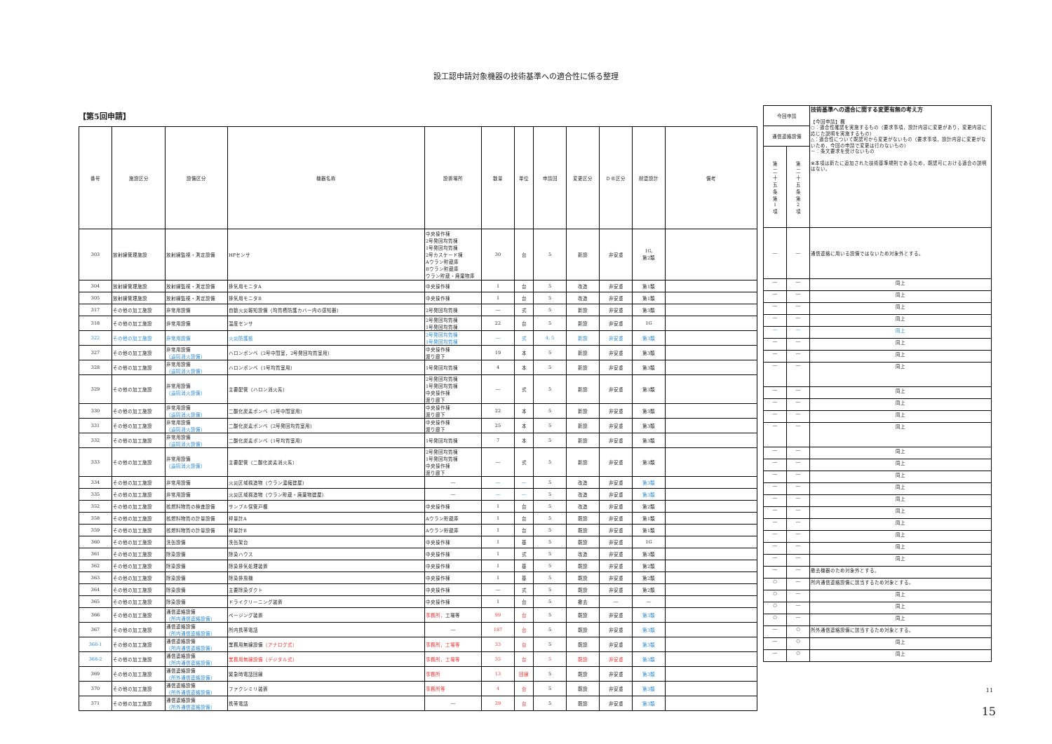設工認申請対象機器の技術基準への適合性に係る整理
【第5回申請】
| 番号 | 施設区分 | 設備区分 | 機器名称 | 設置場所 | 数量 | 単位 | 申請回 | 変更区分 | ＤＢ区分 | 耐震設計 | 備考 |
| --- | --- | --- | --- | --- | --- | --- | --- | --- | --- | --- | --- |
| 303 | 放射線管理施設 | 放射線監視・測定設備 | HFセンサ | 中央操作棟 2号発回均質棟 1号発回均質棟 2号カスケード棟 Aウラン貯蔵庫 Bウラン貯蔵庫 ウラン貯蔵・廃棄物庫 | 30 | 台 | 5 | 新設 | 非安重 | 1G, 第2類 | |
| 304 | 放射線管理施設 | 放射線監視・測定設備 | 排気用モニタA | 中央操作棟 | 1 | 台 | 5 | 改造 | 非安重 | 第1類 | |
| 305 | 放射線管理施設 | 放射線監視・測定設備 | 排気用モニタB | 中央操作棟 | 1 | 台 | 5 | 改造 | 非安重 | 第1類 | |
| 317 | その他の加工施設 | 非常用設備 | 自動火災報知設備（均質槽防護カバー内の感知器） | 2号発回均質棟 | ― | 式 | 5 | 新設 | 非安重 | 第3類 | |
| 318 | その他の加工施設 | 非常用設備 | 温度センサ | 2号発回均質棟 1号発回均質棟 | 22 | 台 | 5 | 新設 | 非安重 | 1G | |
| 322 | その他の加工施設 | 非常用設備 | 火災防護板 | 2号発回均質棟 1号発回均質棟 | ― | 式 | 4, 5 | 新設 | 非安重 | 第3類 | |
| 327 | その他の加工施設 | 非常用設備 （遠隔消火設備） | ハロンボンベ（2号中間室，2号発回均質室用） | 中央操作棟 渡り廊下 | 19 | 本 | 5 | 新設 | 非安重 | 第3類 | |
| 328 | その他の加工施設 | 非常用設備 （遠隔消火設備） | ハロンボンベ（1号均質室用） | 1号発回均質棟 | 4 | 本 | 5 | 新設 | 非安重 | 第3類 | |
| 329 | その他の加工施設 | 非常用設備 （遠隔消火設備） | 主要配管（ハロン消火系） | 2号発回均質棟 1号発回均質棟 中央操作棟 渡り廊下 | ― | 式 | 5 | 新設 | 非安重 | 第3類 | |
| 330 | その他の加工施設 | 非常用設備 （遠隔消火設備） | 二酸化炭素ボンベ（2号中間室用） | 中央操作棟 渡り廊下 | 22 | 本 | 5 | 新設 | 非安重 | 第3類 | |
| 331 | その他の加工施設 | 非常用設備 （遠隔消火設備） | 二酸化炭素ボンベ（2号発回均質室用） | 中央操作棟 渡り廊下 | 25 | 本 | 5 | 新設 | 非安重 | 第3類 | |
| 332 | その他の加工施設 | 非常用設備 （遠隔消火設備） | 二酸化炭素ボンベ（1号均質室用） | 1号発回均質棟 | 7 | 本 | 5 | 新設 | 非安重 | 第3類 | |
| 333 | その他の加工施設 | 非常用設備 （遠隔消火設備） | 主要配管（二酸化炭素消火系） | 2号発回均質棟 1号発回均質棟 中央操作棟 渡り廊下 | ― | 式 | 5 | 新設 | 非安重 | 第3類 | |
| 334 | その他の加工施設 | 非常用設備 | 火災区域構造物（ウラン濃縮建屋） | ― | ― | ― | 5 | 改造 | 非安重 | 第3類 | |
| 335 | その他の加工施設 | 非常用設備 | 火災区域構造物（ウラン貯蔵・廃棄物建屋） | ― | ― | ― | 5 | 改造 | 非安重 | 第3類 | |
| 352 | その他の加工施設 | 核燃料物質の検査設備 | サンプル保管戸棚 | 中央操作棟 | 1 | 台 | 5 | 改造 | 非安重 | 第2類 | |
| 358 | その他の加工施設 | 核燃料物質の計量設備 | 秤量計A | Aウラン貯蔵庫 | 1 | 台 | 5 | 既設 | 非安重 | 第1類 | |
| 359 | その他の加工施設 | 核燃料物質の計量設備 | 秤量計B | Aウラン貯蔵庫 | 1 | 台 | 5 | 既設 | 非安重 | 第1類 | |
| 360 | その他の加工施設 | 洗缶設備 | 洗缶架台 | 中央操作棟 | 1 | 基 | 5 | 既設 | 非安重 | 1G | |
| 361 | その他の加工施設 | 除染設備 | 除染ハウス | 中央操作棟 | 1 | 式 | 5 | 改造 | 非安重 | 第3類 | |
| 362 | その他の加工施設 | 除染設備 | 除染排気処理装置 | 中央操作棟 | 1 | 基 | 5 | 既設 | 非安重 | 第2類 | |
| 363 | その他の加工施設 | 除染設備 | 除染排風機 | 中央操作棟 | 1 | 基 | 5 | 既設 | 非安重 | 第2類 | |
| 364 | その他の加工施設 | 除染設備 | 主要除染ダクト | 中央操作棟 | ― | 式 | 5 | 既設 | 非安重 | 第2類 | |
| 365 | その他の加工施設 | 除染設備 | ドライクリーニング装置 | 中央操作棟 | 1 | 台 | 5 | 撤去 | ― | ― | |
| 366 | その他の加工施設 | 通信連絡設備 （所内通信連絡設備） | ページング装置 | 事務所， 工場等 | 99 | 台 | 5 | 既設 | 非安重 | 第3類 | |
| 367 | その他の加工施設 | 通信連絡設備 （所内通信連絡設備） | 所内携帯電話 | ― | 187 | 台 | 5 | 既設 | 非安重 | 第3類 | |
| 368-1 | その他の加工施設 | 通信連絡設備 （所内通信連絡設備） | 業務用無線設備 （アナログ式） | 事務所，工場等 | 33 | 台 | 5 | 既設 | 非安重 | 第3類 | |
| 368-2 | その他の加工施設 | 通信連絡設備 （所内通信連絡設備） | 業務用無線設備（デジタル式） | 事務所，工場等 | 35 | 台 | 5 | 既設 | 非安重 | 第3類 | |
| 369 | その他の加工施設 | 通信連絡設備 （所外通信連絡設備） | 緊急時電話回線 | 事務所 | 13 | 回線 | 5 | 既設 | 非安重 | 第3類 | |
| 370 | その他の加工施設 | 通信連絡設備 （所外通信連絡設備） | ファクシミリ装置 | 事務所等 | 4 | 台 | 5 | 既設 | 非安重 | 第3類 | |
| 371 | その他の加工施設 | 通信連絡設備 （所外通信連絡設備） | 携帯電話 | ― | 29 | 台 | 5 | 既設 | 非安重 | 第3類 | |
| 今回申請 | | 技術基準への適合に関する変更有無の考え方 【今回申請】欄 ○：適合性確認を実施するもの（要求事項，設計内容に変更があり，変更内容に応じた説明を実施するもの） △：適合性について既認可から変更がないもの（要求事項，設計内容に変更がないため，今回の申請で変更は行わないもの） －：条文要求を受けないもの ※本項は新たに追加された技術基準規則であるため，既認可における適合の説明はない。 |
| 通信連絡設備 | | |
| 第 二 十 五 条 第 1 項 | 第 二 十 五 条 第 2 項 | |
| ― | ― | 通信連絡に用いる設備ではないため対象外とする。 |
| ― | ― | 同上 |
| ― | ― | 同上 |
| ― | ― | 同上 |
| ― | ― | 同上 |
| ― | ― | 同上 |
| ― | ― | 同上 |
| ― | ― | 同上 |
| ― | ― | 同上 |
| ― | ― | 同上 |
| ― | ― | 同上 |
| ― | ― | 同上 |
| ― | ― | 同上 |
| ― | ― | 同上 |
| ― | ― | 同上 |
| ― | ― | 同上 |
| ― | ― | 同上 |
| ― | ― | 同上 |
| ― | ― | 同上 |
| ― | ― | 同上 |
| ― | ― | 同上 |
| ― | ― | 同上 |
| ― | ― | 同上 |
| ― | ― | 撤去機器のため対象外とする。 |
| ○ | ― | 所内通信連絡設備に該当するため対象とする。 |
| ○ | ― | 同上 |
| ○ | ― | 同上 |
| ○ | ― | 同上 |
| ― | ○ | 所外通信連絡設備に該当するため対象とする。 |
| ― | ○ | 同上 |
| ― | ○ | 同上 |
11
15